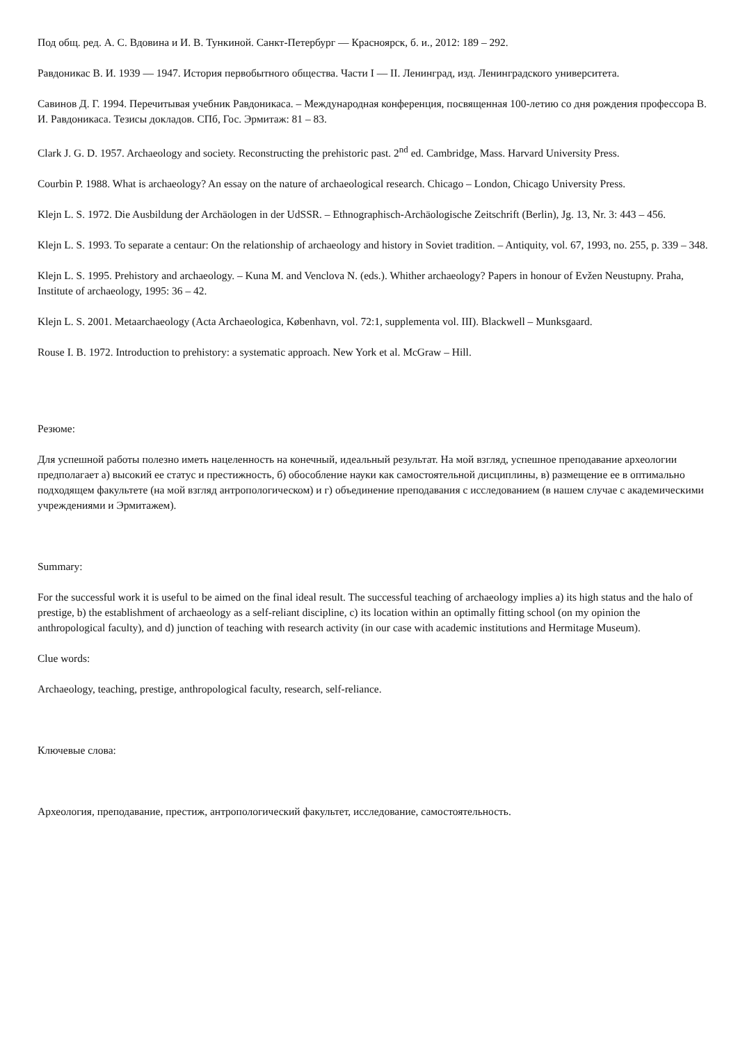Под общ. ред. А. С. Вдовина и И. В. Тункиной. Санкт-Петербург — Красноярск, б. и., 2012: 189 – 292.
Равдоникас В. И. 1939 — 1947. История первобытного общества. Части I — II. Ленинград, изд. Ленинградского университета.
Савинов Д. Г. 1994. Перечитывая учебник Равдоникаса. – Международная конференция, посвященная 100-летию со дня рождения профессора В. И. Равдоникаса. Тезисы докладов. СПб, Гос. Эрмитаж: 81 – 83.
Clark J. G. D. 1957. Archaeology and society. Reconstructing the prehistoric past. 2<sup>nd</sup> ed. Cambridge, Mass. Harvard University Press.
Courbin P. 1988. What is archaeology? An essay on the nature of archaeological research. Chicago – London, Chicago University Press.
Klejn L. S. 1972. Die Ausbildung der Archäologen in der UdSSR. – Ethnographisch-Archäologische Zeitschrift (Berlin), Jg. 13, Nr. 3: 443 – 456.
Klejn L. S. 1993. To separate a centaur: On the relationship of archaeology and history in Soviet tradition. – Antiquity, vol. 67, 1993, no. 255, p. 339 – 348.
Klejn L. S. 1995. Prehistory and archaeology. – Kuna M. and Venclova N. (eds.). Whither archaeology? Papers in honour of Evžen Neustupny. Praha, Institute of archaeology, 1995: 36 – 42.
Klejn L. S. 2001. Metaarchaeology (Acta Archaeologica, København, vol. 72:1, supplementa vol. III). Blackwell – Munksgaard.
Rouse I. B. 1972. Introduction to prehistory: a systematic approach. New York et al. McGraw – Hill.
Резюме:
Для успешной работы полезно иметь нацеленность на конечный, идеальный результат. На мой взгляд, успешное преподавание археологии предполагает а) высокий ее статус и престижность, б) обособление науки как самостоятельной дисциплины, в) размещение ее в оптимально подходящем факультете (на мой взгляд антропологическом) и г) объединение преподавания с исследованием (в нашем случае с академическими учреждениями и Эрмитажем).
Summary:
For the successful work it is useful to be aimed on the final ideal result. The successful teaching of archaeology implies a) its high status and the halo of prestige, b) the establishment of archaeology as a self-reliant discipline, c) its location within an optimally fitting school (on my opinion the anthropological faculty), and d) junction of teaching with research activity (in our case with academic institutions and Hermitage Museum).
Clue words:
Archaeology, teaching, prestige, anthropological faculty, research, self-reliance.
Ключевые слова:
Археология, преподавание, престиж, антропологический факультет, исследование, самостоятельность.